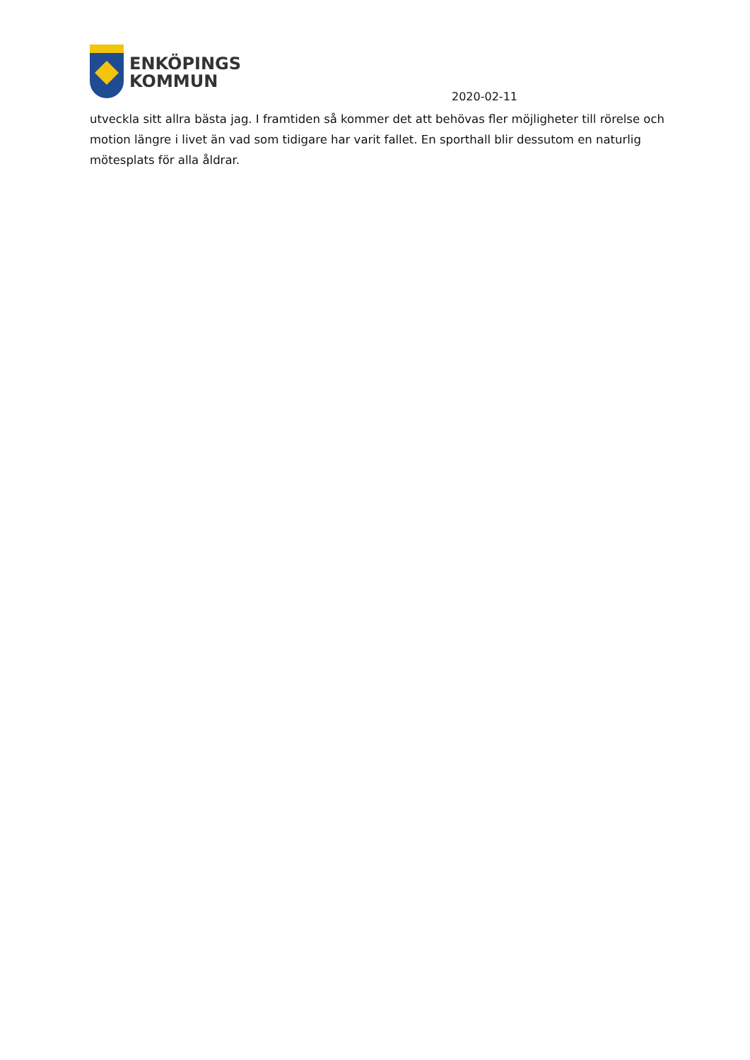ENKÖPINGS
KOMMUN
2020-02-11
utveckla sitt allra bästa jag. I framtiden så kommer det att behövas fler möjligheter till rörelse och motion längre i livet än vad som tidigare har varit fallet. En sporthall blir dessutom en naturlig mötesplats för alla åldrar.